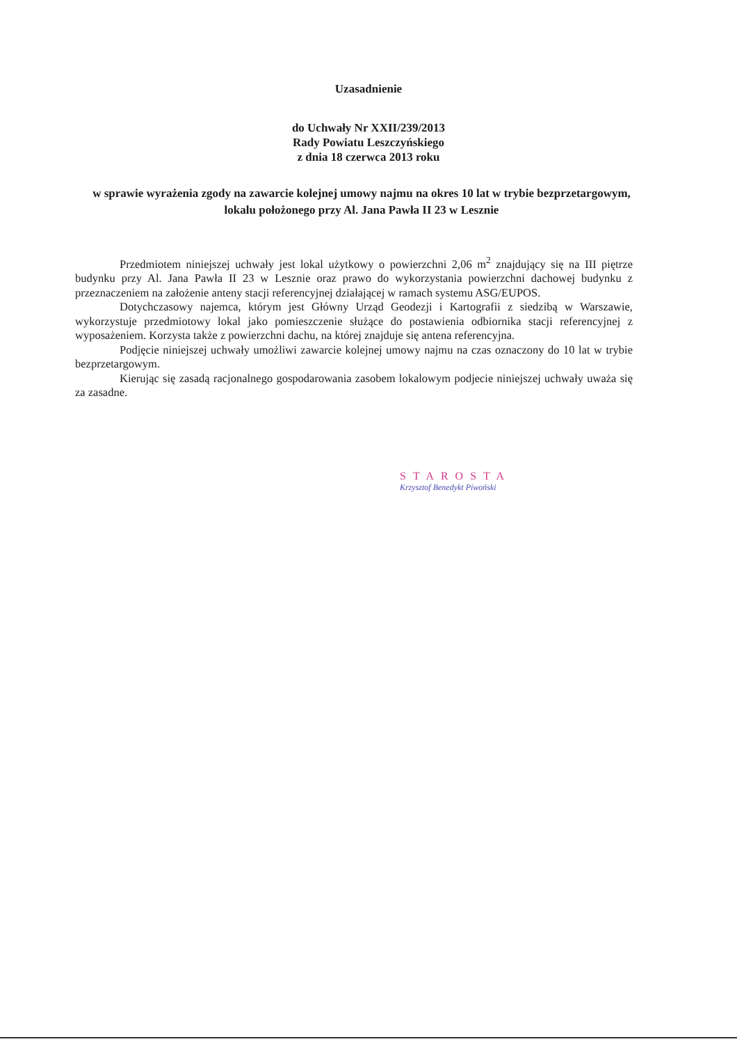Uzasadnienie
do Uchwały Nr XXII/239/2013
Rady Powiatu Leszczyńskiego
z dnia 18 czerwca 2013 roku
w sprawie wyrażenia zgody na zawarcie kolejnej umowy najmu na okres 10 lat w trybie bezprzetargowym, lokalu położonego przy Al. Jana Pawła II 23 w Lesznie
Przedmiotem niniejszej uchwały jest lokal użytkowy o powierzchni 2,06 m<sup>2</sup> znajdujący się na III piętrze budynku przy Al. Jana Pawła II 23 w Lesznie oraz prawo do wykorzystania powierzchni dachowej budynku z przeznaczeniem na założenie anteny stacji referencyjnej działającej w ramach systemu ASG/EUPOS.
Dotychczasowy najemca, którym jest Główny Urząd Geodezji i Kartografii z siedzibą w Warszawie, wykorzystuje przedmiotowy lokal jako pomieszczenie służące do postawienia odbiornika stacji referencyjnej z wyposażeniem. Korzysta także z powierzchni dachu, na której znajduje się antena referencyjna.
Podjęcie niniejszej uchwały umożliwi zawarcie kolejnej umowy najmu na czas oznaczony do 10 lat w trybie bezprzetargowym.
Kierując się zasadą racjonalnego gospodarowania zasobem lokalowym podjecie niniejszej uchwały uważa się za zasadne.
STAROSTA
Krzysztof Benedykt Piwoński